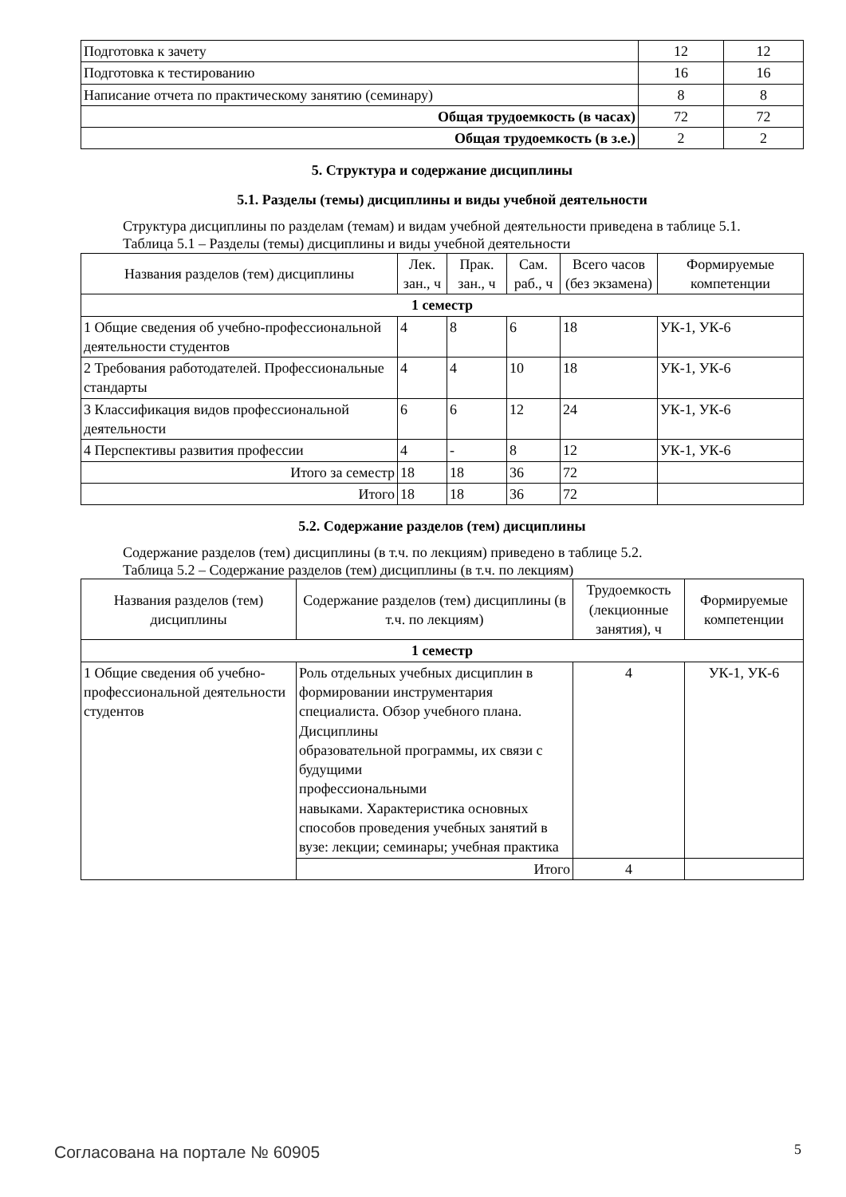| Подготовка к зачету | 12 | 12 |
| Подготовка к тестированию | 16 | 16 |
| Написание отчета по практическому занятию (семинару) | 8 | 8 |
| Общая трудоемкость (в часах) | 72 | 72 |
| Общая трудоемкость (в з.е.) | 2 | 2 |
5. Структура и содержание дисциплины
5.1. Разделы (темы) дисциплины и виды учебной деятельности
Структура дисциплины по разделам (темам) и видам учебной деятельности приведена в таблице 5.1.
Таблица 5.1 – Разделы (темы) дисциплины и виды учебной деятельности
| Названия разделов (тем) дисциплины | Лек. зан., ч | Прак. зан., ч | Сам. раб., ч | Всего часов (без экзамена) | Формируемые компетенции |
| --- | --- | --- | --- | --- | --- |
| 1 семестр | | | | | |
| 1 Общие сведения об учебно-профессиональной деятельности студентов | 4 | 8 | 6 | 18 | УК-1, УК-6 |
| 2 Требования работодателей. Профессиональные стандарты | 4 | 4 | 10 | 18 | УК-1, УК-6 |
| 3 Классификация видов профессиональной деятельности | 6 | 6 | 12 | 24 | УК-1, УК-6 |
| 4 Перспективы развития профессии | 4 | - | 8 | 12 | УК-1, УК-6 |
| Итого за семестр | 18 | 18 | 36 | 72 | |
| Итого | 18 | 18 | 36 | 72 | |
5.2. Содержание разделов (тем) дисциплины
Содержание разделов (тем) дисциплины (в т.ч. по лекциям) приведено в таблице 5.2.
Таблица 5.2 – Содержание разделов (тем) дисциплины (в т.ч. по лекциям)
| Названия разделов (тем) дисциплины | Содержание разделов (тем) дисциплины (в т.ч. по лекциям) | Трудоемкость (лекционные занятия), ч | Формируемые компетенции |
| --- | --- | --- | --- |
| 1 семестр | | | |
| 1 Общие сведения об учебно-профессиональной деятельности студентов | Роль отдельных учебных дисциплин в формировании инструментария специалиста. Обзор учебного плана. Дисциплины образовательной программы, их связи с будущими профессиональными навыками. Характеристика основных способов проведения учебных занятий в вузе: лекции; семинары; учебная практика | 4 | УК-1, УК-6 |
| | Итого | 4 | |
Согласована на портале № 60905 5